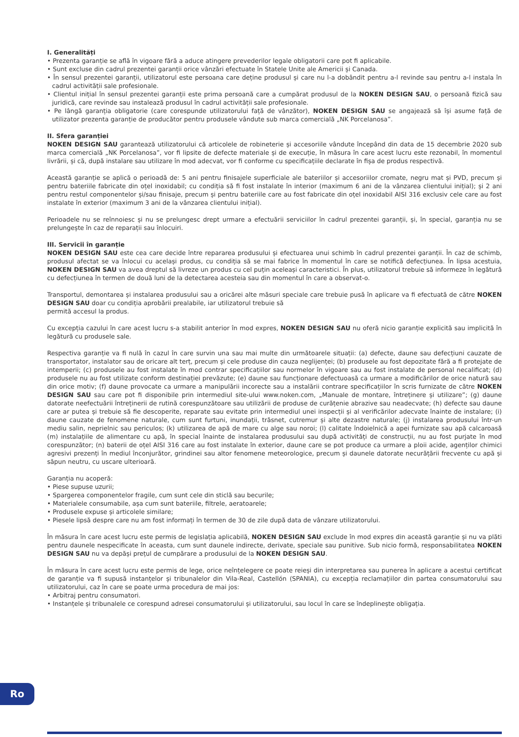I. Generalități
• Prezenta garanție se află în vigoare fără a aduce atingere prevederilor legale obligatorii care pot fi aplicabile.
• Sunt excluse din cadrul prezentei garanții orice vânzări efectuate în Statele Unite ale Americii și Canada.
• În sensul prezentei garanții, utilizatorul este persoana care deține produsul și care nu l-a dobândit pentru a-l revinde sau pentru a-l instala în cadrul activității sale profesionale.
• Clientul inițial în sensul prezentei garanții este prima persoană care a cumpărat produsul de la NOKEN DESIGN SAU, o persoană fizică sau juridică, care revinde sau instalează produsul în cadrul activității sale profesionale.
• Pe lângă garanția obligatorie (care corespunde utilizatorului față de vânzător), NOKEN DESIGN SAU se angajează să își asume față de utilizator prezenta garanție de producător pentru produsele vândute sub marca comercială „NK Porcelanosa”.
II. Sfera garanției
NOKEN DESIGN SAU garantează utilizatorului că articolele de robineterie și accesoriile vândute începând din data de 15 decembrie 2020 sub marca comercială „NK Porcelanosa”, vor fi lipsite de defecte materiale și de execuție, în măsura în care acest lucru este rezonabil, în momentul livrării, și că, după instalare sau utilizare în mod adecvat, vor fi conforme cu specificațiile declarate în fișa de produs respectivă.
Această garanție se aplică o perioadă de: 5 ani pentru finisajele superficiale ale bateriilor și accesoriilor cromate, negru mat și PVD, precum și pentru bateriile fabricate din oțel inoxidabil; cu condiția să fi fost instalate în interior (maximum 6 ani de la vânzarea clientului inițial); și 2 ani pentru restul componentelor și/sau finisaje, precum și pentru bateriile care au fost fabricate din oțel inoxidabil AISI 316 exclusiv cele care au fost instalate în exterior (maximum 3 ani de la vânzarea clientului inițial).
Perioadele nu se reînnoiesc și nu se prelungesc drept urmare a efectuării serviciilor în cadrul prezentei garanții, și, în special, garanția nu se prelungește în caz de reparații sau înlocuiri.
III. Servicii în garanție
NOKEN DESIGN SAU este cea care decide între repararea produsului și efectuarea unui schimb în cadrul prezentei garanții. În caz de schimb, produsul afectat se va înlocui cu același produs, cu condiția să se mai fabrice în momentul în care se notifică defecțiunea. În lipsa acestuia, NOKEN DESIGN SAU va avea dreptul să livreze un produs cu cel puțin aceleași caracteristici. În plus, utilizatorul trebuie să informeze în legătură cu defecțiunea în termen de două luni de la detectarea acesteia sau din momentul în care a observat-o.
Transportul, demontarea și instalarea produsului sau a oricărei alte măsuri speciale care trebuie pusă în aplicare va fi efectuată de către NOKEN DESIGN SAU doar cu condiția aprobării prealabile, iar utilizatorul trebuie să
permită accesul la produs.
Cu excepția cazului în care acest lucru s-a stabilit anterior în mod expres, NOKEN DESIGN SAU nu oferă nicio garanție explicită sau implicită în legătură cu produsele sale.
Respectiva garanție va fi nulă în cazul în care survin una sau mai multe din următoarele situații: (a) defecte, daune sau defecțiuni cauzate de transportator, instalator sau de oricare alt terț, precum și cele produse din cauza neglijenței; (b) produsele au fost depozitate fără a fi protejate de intemperii; (c) produsele au fost instalate în mod contrar specificațiilor sau normelor în vigoare sau au fost instalate de personal necalificat; (d) produsele nu au fost utilizate conform destinației prevăzute; (e) daune sau funcționare defectuoasă ca urmare a modificărilor de orice natură sau din orice motiv; (f) daune provocate ca urmare a manipulării incorecte sau a instalării contrare specificațiilor în scris furnizate de către NOKEN DESIGN SAU sau care pot fi disponibile prin intermediul site-ului www.noken.com, „Manuale de montare, întreținere și utilizare”; (g) daune datorate neefectuării întreținerii de rutină corespunzătoare sau utilizării de produse de curățenie abrazive sau neadecvate; (h) defecte sau daune care ar putea și trebuie să fie descoperite, reparate sau evitate prin intermediul unei inspecții și al verificărilor adecvate înainte de instalare; (i) daune cauzate de fenomene naturale, cum sunt furtuni, inundații, trăsnet, cutremur și alte dezastre naturale; (j) instalarea produsului într-un mediu salin, neprielnic sau periculos; (k) utilizarea de apă de mare cu alge sau noroi; (l) calitate îndoielnică a apei furnizate sau apă calcaroasă (m) instalațiile de alimentare cu apă, în special înainte de instalarea produsului sau după activități de construcții, nu au fost purjate în mod corespunzător; (n) baterii de oțel AISI 316 care au fost instalate în exterior, daune care se pot produce ca urmare a ploii acide, agenților chimici agresivi prezenți în mediul înconjurător, grindinei sau altor fenomene meteorologice, precum și daunele datorate necurățării frecvente cu apă și săpun neutru, cu uscare ulterioară.
Garanția nu acoperă:
• Piese supuse uzurii;
• Spargerea componentelor fragile, cum sunt cele din sticlă sau becurile;
• Materialele consumabile, așa cum sunt bateriile, filtrele, aeratoarele;
• Produsele expuse și articolele similare;
• Piesele lipsă despre care nu am fost informați în termen de 30 de zile după data de vânzare utilizatorului.
În măsura în care acest lucru este permis de legislația aplicabilă, NOKEN DESIGN SAU exclude în mod expres din această garanție și nu va plăti pentru daunele nespecificate în aceasta, cum sunt daunele indirecte, derivate, speciale sau punitive. Sub nicio formă, responsabilitatea NOKEN DESIGN SAU nu va depăși prețul de cumpărare a produsului de la NOKEN DESIGN SAU.
În măsura în care acest lucru este permis de lege, orice neînțelegere ce poate reieși din interpretarea sau punerea în aplicare a acestui certificat de garanție va fi supusă instanțelor și tribunalelor din Vila-Real, Castellón (SPANIA), cu excepția reclamațiilor din partea consumatorului sau utilizatorului, caz în care se poate urma procedura de mai jos:
• Arbitraj pentru consumatori.
• Instanțele și tribunalele ce corespund adresei consumatorului și utilizatorului, sau locul în care se îndeplinește obligația.
Ro